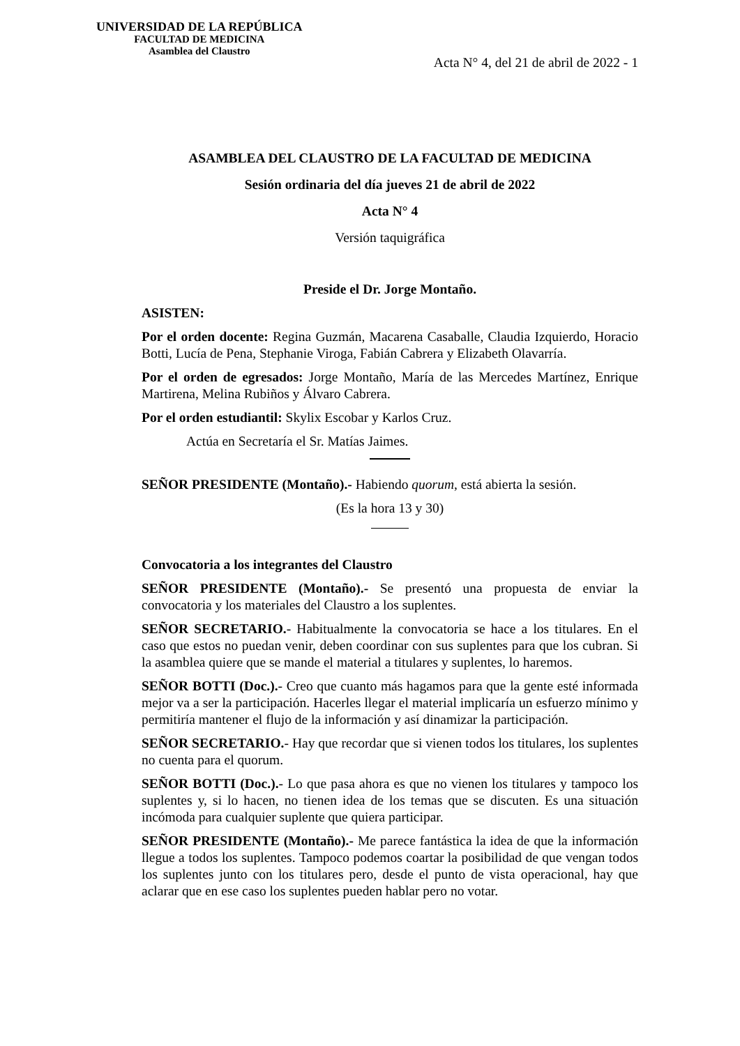UNIVERSIDAD DE LA REPÚBLICA
FACULTAD DE MEDICINA
Asamblea del Claustro
Acta N° 4, del 21 de abril de 2022 - 1
ASAMBLEA DEL CLAUSTRO DE LA FACULTAD DE MEDICINA
Sesión ordinaria del día jueves 21 de abril de 2022
Acta N° 4
Versión taquigráfica
Preside el Dr. Jorge Montaño.
ASISTEN:
Por el orden docente: Regina Guzmán, Macarena Casaballe, Claudia Izquierdo, Horacio Botti, Lucía de Pena, Stephanie Viroga, Fabián Cabrera y Elizabeth Olavarría.
Por el orden de egresados: Jorge Montaño, María de las Mercedes Martínez, Enrique Martirena, Melina Rubiños y Álvaro Cabrera.
Por el orden estudiantil: Skylix Escobar y Karlos Cruz.
Actúa en Secretaría el Sr. Matías Jaimes.
SEÑOR PRESIDENTE (Montaño).- Habiendo quorum, está abierta la sesión.
(Es la hora 13 y 30)
Convocatoria a los integrantes del Claustro
SEÑOR PRESIDENTE (Montaño).- Se presentó una propuesta de enviar la convocatoria y los materiales del Claustro a los suplentes.
SEÑOR SECRETARIO.- Habitualmente la convocatoria se hace a los titulares. En el caso que estos no puedan venir, deben coordinar con sus suplentes para que los cubran. Si la asamblea quiere que se mande el material a titulares y suplentes, lo haremos.
SEÑOR BOTTI (Doc.).- Creo que cuanto más hagamos para que la gente esté informada mejor va a ser la participación. Hacerles llegar el material implicaría un esfuerzo mínimo y permitiría mantener el flujo de la información y así dinamizar la participación.
SEÑOR SECRETARIO.- Hay que recordar que si vienen todos los titulares, los suplentes no cuenta para el quorum.
SEÑOR BOTTI (Doc.).- Lo que pasa ahora es que no vienen los titulares y tampoco los suplentes y, si lo hacen, no tienen idea de los temas que se discuten. Es una situación incómoda para cualquier suplente que quiera participar.
SEÑOR PRESIDENTE (Montaño).- Me parece fantástica la idea de que la información llegue a todos los suplentes. Tampoco podemos coartar la posibilidad de que vengan todos los suplentes junto con los titulares pero, desde el punto de vista operacional, hay que aclarar que en ese caso los suplentes pueden hablar pero no votar.